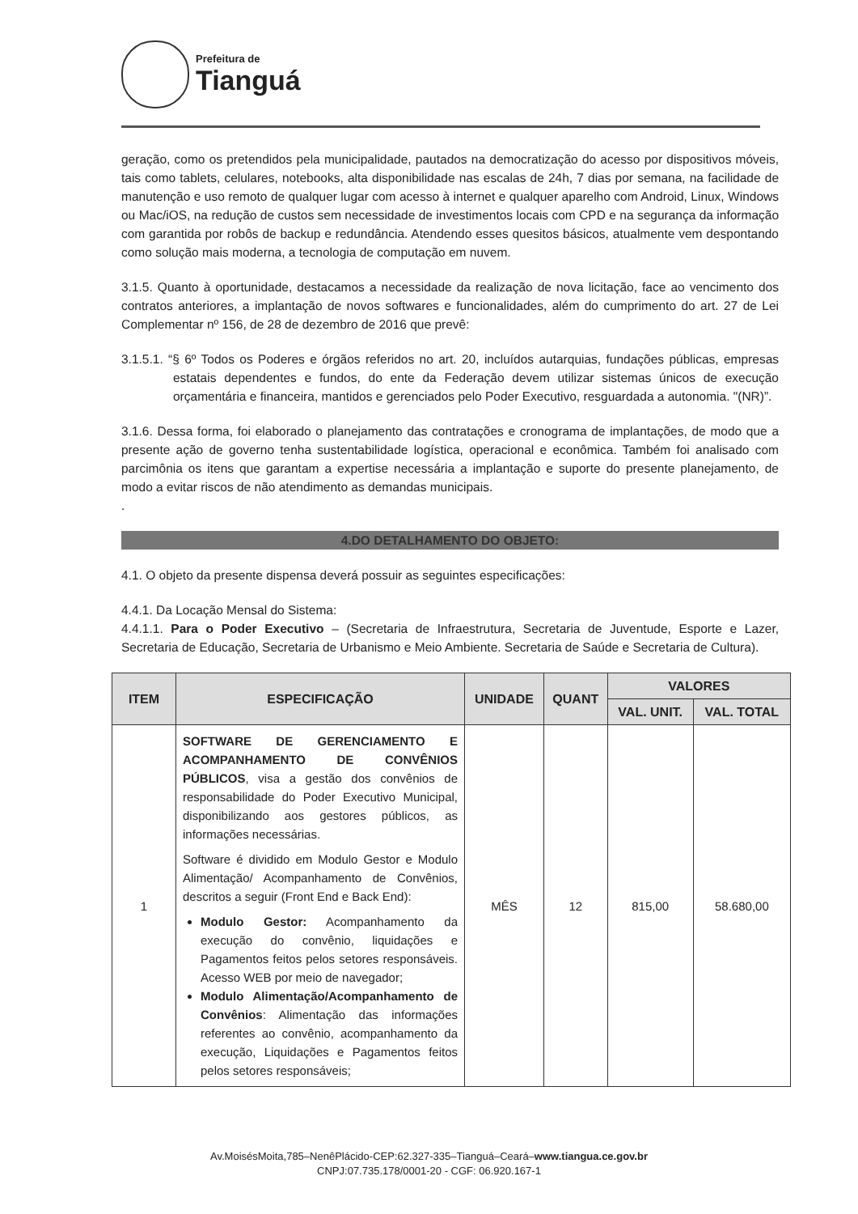Prefeitura de
Tianguá
geração, como os pretendidos pela municipalidade, pautados na democratização do acesso por dispositivos móveis, tais como tablets, celulares, notebooks, alta disponibilidade nas escalas de 24h, 7 dias por semana, na facilidade de manutenção e uso remoto de qualquer lugar com acesso à internet e qualquer aparelho com Android, Linux, Windows ou Mac/iOS, na redução de custos sem necessidade de investimentos locais com CPD e na segurança da informação com garantida por robôs de backup e redundância. Atendendo esses quesitos básicos, atualmente vem despontando como solução mais moderna, a tecnologia de computação em nuvem.
3.1.5. Quanto à oportunidade, destacamos a necessidade da realização de nova licitação, face ao vencimento dos contratos anteriores, a implantação de novos softwares e funcionalidades, além do cumprimento do art. 27 de Lei Complementar nº 156, de 28 de dezembro de 2016 que prevê:
3.1.5.1. “§ 6º Todos os Poderes e órgãos referidos no art. 20, incluídos autarquias, fundações públicas, empresas estatais dependentes e fundos, do ente da Federação devem utilizar sistemas únicos de execução orçamentária e financeira, mantidos e gerenciados pelo Poder Executivo, resguardada a autonomia. "(NR)”.
3.1.6. Dessa forma, foi elaborado o planejamento das contratações e cronograma de implantações, de modo que a presente ação de governo tenha sustentabilidade logística, operacional e econômica. Também foi analisado com parcimônia os itens que garantam a expertise necessária a implantação e suporte do presente planejamento, de modo a evitar riscos de não atendimento as demandas municipais.
.
4.DO DETALHAMENTO DO OBJETO:
4.1. O objeto da presente dispensa deverá possuir as seguintes especificações:
4.4.1. Da Locação Mensal do Sistema:
4.4.1.1. Para o Poder Executivo – (Secretaria de Infraestrutura, Secretaria de Juventude, Esporte e Lazer, Secretaria de Educação, Secretaria de Urbanismo e Meio Ambiente. Secretaria de Saúde e Secretaria de Cultura).
| ITEM | ESPECIFICAÇÃO | UNIDADE | QUANT | VALORES | |
| --- | --- | --- | --- | --- | --- |
| | | | | VAL. UNIT. | VAL. TOTAL |
| 1 | SOFTWARE DE GERENCIAMENTO E ACOMPANHAMENTO DE CONVÊNIOS PÚBLICOS , visa a gestão dos convênios de responsabilidade do Poder Executivo Municipal, disponibilizando aos gestores públicos, as informações necessárias. Software é dividido em Modulo Gestor e Modulo Alimentação/ Acompanhamento de Convênios, descritos a seguir (Front End e Back End): Modulo Gestor: Acompanhamento da execução do convênio, liquidações e Pagamentos feitos pelos setores responsáveis. Acesso WEB por meio de navegador; Modulo Alimentação/Acompanhamento de Convênios : Alimentação das informações referentes ao convênio, acompanhamento da execução, Liquidações e Pagamentos feitos pelos setores responsáveis; | MÊS | 12 | 815,00 | 58.680,00 |
Av.MoisésMoita,785–NenêPlácido-CEP:62.327-335–Tianguá–Ceará–www.tiangua.ce.gov.br
CNPJ:07.735.178/0001-20 - CGF: 06.920.167-1